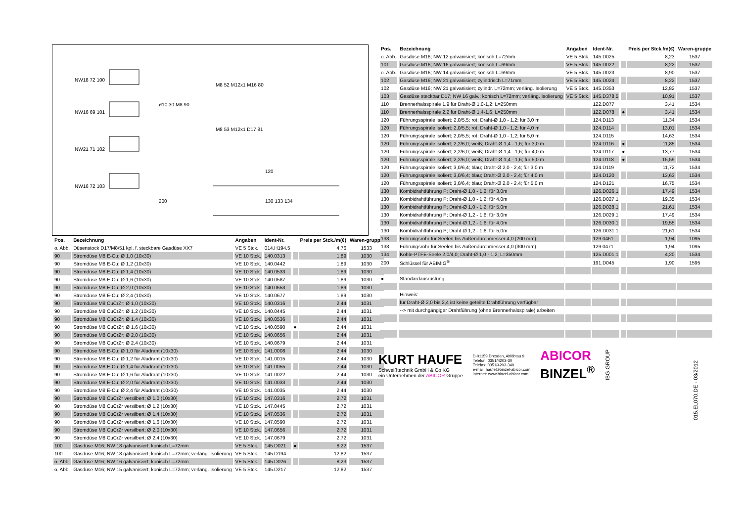NW18 72 100
NW16 69 101
NW21 71 102
NW16 72 103
ø10 30 M8 90
M8 52 M12x1 M16 80
M8 53 M12x1 D17 81
120
200 130 133 134
| Pos. | Bezeichnung | Angaben | Ident-Nr. | | Preis per Stck./m(€) | Waren-gruppe |
| --- | --- | --- | --- | --- | --- | --- |
| o. Abb. | Düsenstock D17/M8/51 kpl. f. steckbare Gasdüse XX7 | VE 5 Stck. | 014.H194.5 | | 4,76 | 1533 |
| 90 | Stromdüse M8 E-Cu; Ø 1,0 (10x30) | VE 10 Stck. | 140.0313 | | 1,89 | 1030 |
| 90 | Stromdüse M8 E-Cu; Ø 1,2 (10x30) | VE 10 Stck. | 140.0442 | | 1,89 | 1030 |
| 90 | Stromdüse M8 E-Cu; Ø 1,4 (10x30) | VE 10 Stck. | 140.0533 | | 1,89 | 1030 |
| 90 | Stromdüse M8 E-Cu; Ø 1,6 (10x30) | VE 10 Stck. | 140.0587 | | 1,89 | 1030 |
| 90 | Stromdüse M8 E-Cu; Ø 2,0 (10x30) | VE 10 Stck. | 140.0653 | | 1,89 | 1030 |
| 90 | Stromdüse M8 E-Cu; Ø 2,4 (10x30) | VE 10 Stck. | 140.0677 | | 1,89 | 1030 |
| 90 | Stromdüse M8 CuCrZr; Ø 1,0 (10x30) | VE 10 Stck. | 140.0316 | | 2,44 | 1031 |
| 90 | Stromdüse M8 CuCrZr; Ø 1,2 (10x30) | VE 10 Stck. | 140.0445 | | 2,44 | 1031 |
| 90 | Stromdüse M8 CuCrZr; Ø 1,4 (10x30) | VE 10 Stck. | 140.0536 | | 2,44 | 1031 |
| 90 | Stromdüse M8 CuCrZr; Ø 1,6 (10x30) | VE 10 Stck. | 140.0590 | ● | 2,44 | 1031 |
| 90 | Stromdüse M8 CuCrZr; Ø 2,0 (10x30) | VE 10 Stck. | 140.0656 | | 2,44 | 1031 |
| 90 | Stromdüse M8 CuCrZr; Ø 2,4 (10x30) | VE 10 Stck. | 140.0679 | | 2,44 | 1031 |
| 90 | Stromdüse M8 E-Cu; Ø 1,0 für Aludraht (10x30) | VE 10 Stck. | 141.0008 | | 2,44 | 1030 |
| 90 | Stromdüse M8 E-Cu; Ø 1,2 für Aludraht (10x30) | VE 10 Stck. | 141.0015 | | 2,44 | 1030 |
| 90 | Stromdüse M8 E-Cu; Ø 1,4 für Aludraht (10x30) | VE 10 Stck. | 141.0055 | | 2,44 | 1030 |
| 90 | Stromdüse M8 E-Cu; Ø 1,6 für Aludraht (10x30) | VE 10 Stck. | 141.0022 | | 2,44 | 1030 |
| 90 | Stromdüse M8 E-Cu; Ø 2,0 für Aludraht (10x30) | VE 10 Stck. | 141.0033 | | 2,44 | 1030 |
| 90 | Stromdüse M8 E-Cu; Ø 2,4 für Aludraht (10x30) | VE 10 Stck. | 141.0035 | | 2,44 | 1030 |
| 90 | Stromdüse M8 CuCrZr versilbert; Ø 1,0 (10x30) | VE 10 Stck. | 147.0316 | | 2,72 | 1031 |
| 90 | Stromdüse M8 CuCrZr versilbert; Ø 1,2 (10x30) | VE 10 Stck. | 147.0445 | | 2,72 | 1031 |
| 90 | Stromdüse M8 CuCrZr versilbert; Ø 1,4 (10x30) | VE 10 Stck. | 147.0536 | | 2,72 | 1031 |
| 90 | Stromdüse M8 CuCrZr versilbert; Ø 1,6 (10x30) | VE 10 Stck. | 147.0590 | | 2,72 | 1031 |
| 90 | Stromdüse M8 CuCrZr versilbert; Ø 2,0 (10x30) | VE 10 Stck. | 147.0656 | | 2,72 | 1031 |
| 90 | Stromdüse M8 CuCrZr versilbert; Ø 2,4 (10x30) | VE 10 Stck. | 147.0679 | | 2,72 | 1031 |
| 100 | Gasdüse M16; NW 18 galvanisiert; konisch L=72mm | VE 5 Stck. | 145.D021 | ● | 8,22 | 1537 |
| 100 | Gasdüse M16; NW 18 galvanisiert; konisch L=72mm; verläng. Isolierung | VE 5 Stck. | 145.D194 | | 12,82 | 1537 |
| o. Abb. | Gasdüse M16; NW 16 galvanisiert; konisch L=72mm | VE 5 Stck. | 145.D026 | | 8,23 | 1537 |
| o. Abb. | Gasdüse M16; NW 15 galvanisiert; konisch L=72mm; verläng. Isolierung | VE 5 Stck. | 145.D217 | | 12,82 | 1537 |
| Pos. | Bezeichnung | Angaben | Ident-Nr. | | Preis per Stck./m(€) | Waren-gruppe |
| --- | --- | --- | --- | --- | --- | --- |
| o. Abb. | Gasdüse M16; NW 12 galvanisiert; konisch L=72mm | VE 5 Stck. | 145.D025 | | 8,23 | 1537 |
| 101 | Gasdüse M16; NW 16 galvanisiert; konisch L=69mm | VE 5 Stck. | 145.D022 | | 8,22 | 1537 |
| o. Abb. | Gasdüse M16; NW 14 galvanisiert; konisch L=69mm | VE 5 Stck. | 145.D023 | | 8,90 | 1537 |
| 102 | Gasdüse M16; NW 21 galvanisiert; zylindrisch L=71mm | VE 5 Stck. | 145.D024 | | 8,22 | 1537 |
| 102 | Gasdüse M16; NW 21 galvanisiert; zylindr. L=72mm; verläng. Isolierung | VE 5 Stck. | 145.D353 | | 12,82 | 1537 |
| 103 | Gasdüse steckbar D17; NW 16 galv.; konisch L=72mm; verläng. Isolierung | VE 5 Stck. | 145.D378.5 | | 10,91 | 1537 |
| 110 | Brennerhalsspirale 1,9 für Draht-Ø 1,0-1,2; L=250mm | | 122.D077 | | 3,41 | 1534 |
| 110 | Brennerhalsspirale 2,2 für Draht-Ø 1,4-1,6; L=250mm | | 122.D078 | ● | 3,41 | 1534 |
| 120 | Führungsspirale isoliert; 2,0/5,5; rot; Draht-Ø 1,0 - 1,2; für 3,0 m | | 124.D113 | | 11,34 | 1534 |
| 120 | Führungsspirale isoliert; 2,0/5,5; rot; Draht-Ø 1,0 - 1,2; für 4,0 m | | 124.D114 | | 13,01 | 1534 |
| 120 | Führungsspirale isoliert; 2,0/5,5; rot; Draht-Ø 1,0 - 1,2; für 5,0 m | | 124.D115 | | 14,63 | 1534 |
| 120 | Führungsspirale isoliert; 2,2/6,0; weiß; Draht-Ø 1,4 - 1,6; für 3,0 m | | 124.D116 | ● | 11,85 | 1534 |
| 120 | Führungsspirale isoliert; 2,2/6,0; weiß; Draht-Ø 1,4 - 1,6; für 4,0 m | | 124.D117 | ● | 13,77 | 1534 |
| 120 | Führungsspirale isoliert; 2,2/6,0; weiß; Draht-Ø 1,4 - 1,6; für 5,0 m | | 124.D118 | ● | 15,59 | 1534 |
| 120 | Führungsspirale isoliert; 3,0/6,4; blau; Draht-Ø 2,0 - 2,4; für 3,0 m | | 124.D119 | | 11,72 | 1534 |
| 120 | Führungsspirale isoliert; 3,0/6,4; blau; Draht-Ø 2,0 - 2,4; für 4,0 m | | 124.D120 | | 13,63 | 1534 |
| 120 | Führungsspirale isoliert; 3,0/6,4; blau; Draht-Ø 2,0 - 2,4; für 5,0 m | | 124.D121 | | 16,75 | 1534 |
| 130 | Kombidrahtführung P; Draht-Ø 1,0 - 1,2; für 3,0m | | 126.D026.1 | | 17,49 | 1534 |
| 130 | Kombidrahtführung P; Draht-Ø 1,0 - 1,2; für 4,0m | | 126.D027.1 | | 19,35 | 1534 |
| 130 | Kombidrahtführung P; Draht-Ø 1,0 - 1,2; für 5,0m | | 126.D028.1 | | 21,61 | 1534 |
| 130 | Kombidrahtführung P; Draht-Ø 1,2 - 1,6; für 3,0m | | 126.D029.1 | | 17,49 | 1534 |
| 130 | Kombidrahtführung P; Draht-Ø 1,2 - 1,6; für 4,0m | | 126.D030.1 | | 19,55 | 1534 |
| 130 | Kombidrahtführung P; Draht-Ø 1,2 - 1,6; für 5,0m | | 126.D031.1 | | 21,61 | 1534 |
| 133 | Führungsrohr für Seelen bis Außendurchmesser 4,0 (200 mm) | | 129.0461 | | 1,94 | 1095 |
| 133 | Führungsrohr für Seelen bis Außendurchmesser 4,0 (300 mm) | | 129.0471 | | 1,94 | 1095 |
| 134 | Kohle-PTFE-Seele 2,0/4,0; Draht-Ø 1,0 - 1,2; L=350mm | | 125.D001.1 | | 4,20 | 1534 |
| 200 | Schlüssel für ABIMIG<sup>®</sup> | | 191.D045 | | 1,90 | 1595 |
| ● | Standardausrüstung | | | | | |
| | Hinweis: | | | | | |
| | für Draht-Ø 2,0 bis 2,4 ist keine geteilte Drahtführung verfügbar | | | | | |
| | --> mit durchgängiger Drahtführung (ohne Brennerhalsspirale) arbeiten | | | | | |
KURT HAUFE
Schweißtechnik GmbH & Co KG
ein Unternehmen der ABICOR Gruppe
D-01159 Dresden, Altlöbtau 9
Telefon: 0351/4203-30
Telefax: 0351/4203-340
e-mail: haufe@binzel-abicor.com
internet: www.binzel-abicor.com
ABICOR
BINZEL<sup>®</sup>
IBG GROUP
015.EL070.DE - 03/2012